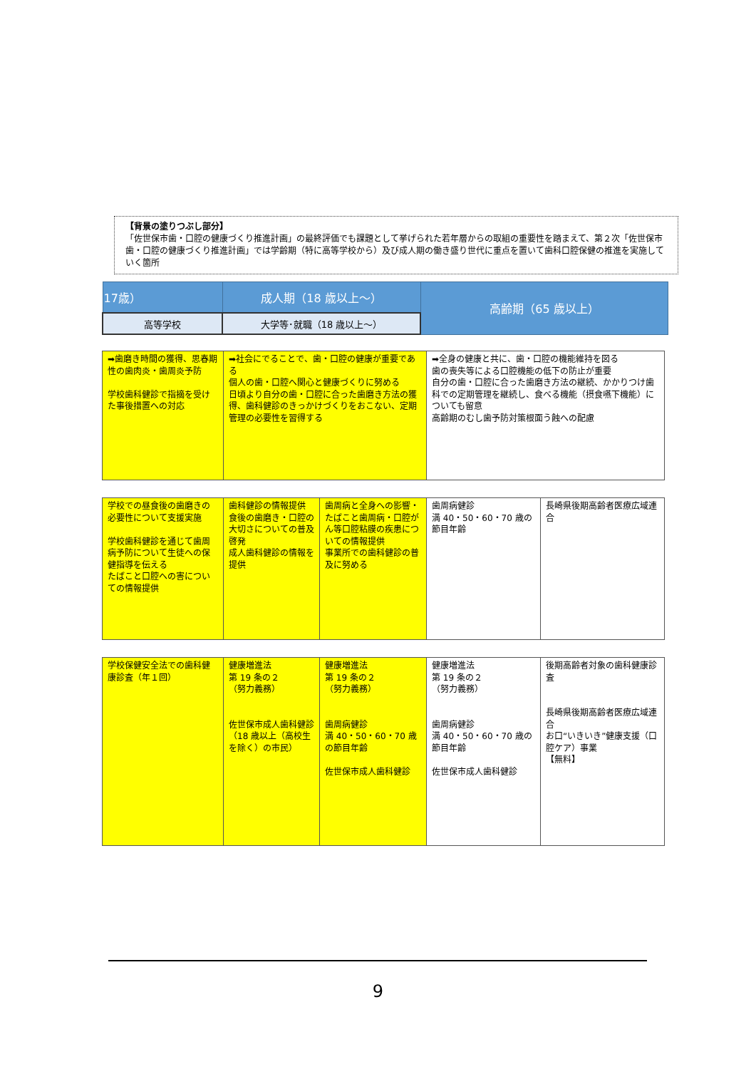【背景の塗りつぶし部分】
「佐世保市歯・口腔の健康づくり推進計画」の最終評価でも課題として挙げられた若年層からの取組の重要性を踏まえて、第２次「佐世保市歯・口腔の健康づくり推進計画」では学齢期（特に高等学校から）及び成人期の働き盛り世代に重点を置いて歯科口腔保健の推進を実施していく箇所
| 17歳） | 成人期（18 歳以上～） | 高齢期（65 歳以上） |
| 高等学校 | 大学等･就職（18 歳以上～） | |
| ➡歯磨き時間の獲得、思春期性の歯肉炎・歯周炎予防 学校歯科健診で指摘を受けた事後措置への対応 | ➡社会にでることで、歯・口腔の健康が重要である 個人の歯・口腔へ関心と健康づくりに努める 日頃より自分の歯・口腔に合った歯磨き方法の獲得、歯科健診のきっかけづくりをおこない、定期管理の必要性を習得する | ➡全身の健康と共に、歯・口腔の機能維持を図る 歯の喪失等による口腔機能の低下の防止が重要 自分の歯・口腔に合った歯磨き方法の継続、かかりつけ歯科での定期管理を継続し、食べる機能（摂食嚥下機能）についても留意 高齢期のむし歯予防対策根面う蝕への配慮 |
| 学校での昼食後の歯磨きの必要性について支援実施 学校歯科健診を通じて歯周病予防について生徒への保健指導を伝える たばこと口腔への害についての情報提供 | 歯科健診の情報提供 食後の歯磨き・口腔の大切さについての普及啓発 成人歯科健診の情報を提供 | 歯周病と全身への影響・たばこと歯周病・口腔がん等口腔粘膜の疾患についての情報提供 事業所での歯科健診の普及に努める | 歯周病健診 満 40・50・60・70 歳の節目年齢 | 長崎県後期高齢者医療広域連合 |
| 学校保健安全法での歯科健康診査（年１回） | 健康増進法 第 19 条の２ （努力義務） 佐世保市成人歯科健診 （18 歳以上（高校生を除く）の市民） | 健康増進法 第 19 条の２ （努力義務） 歯周病健診 満 40・50・60・70 歳の節目年齢 佐世保市成人歯科健診 | 健康増進法 第 19 条の２ （努力義務） 歯周病健診 満 40・50・60・70 歳の節目年齢 佐世保市成人歯科健診 | 後期高齢者対象の歯科健康診査 長崎県後期高齢者医療広域連合 お口“いきいき”健康支援（口腔ケア）事業 【無料】 |
9